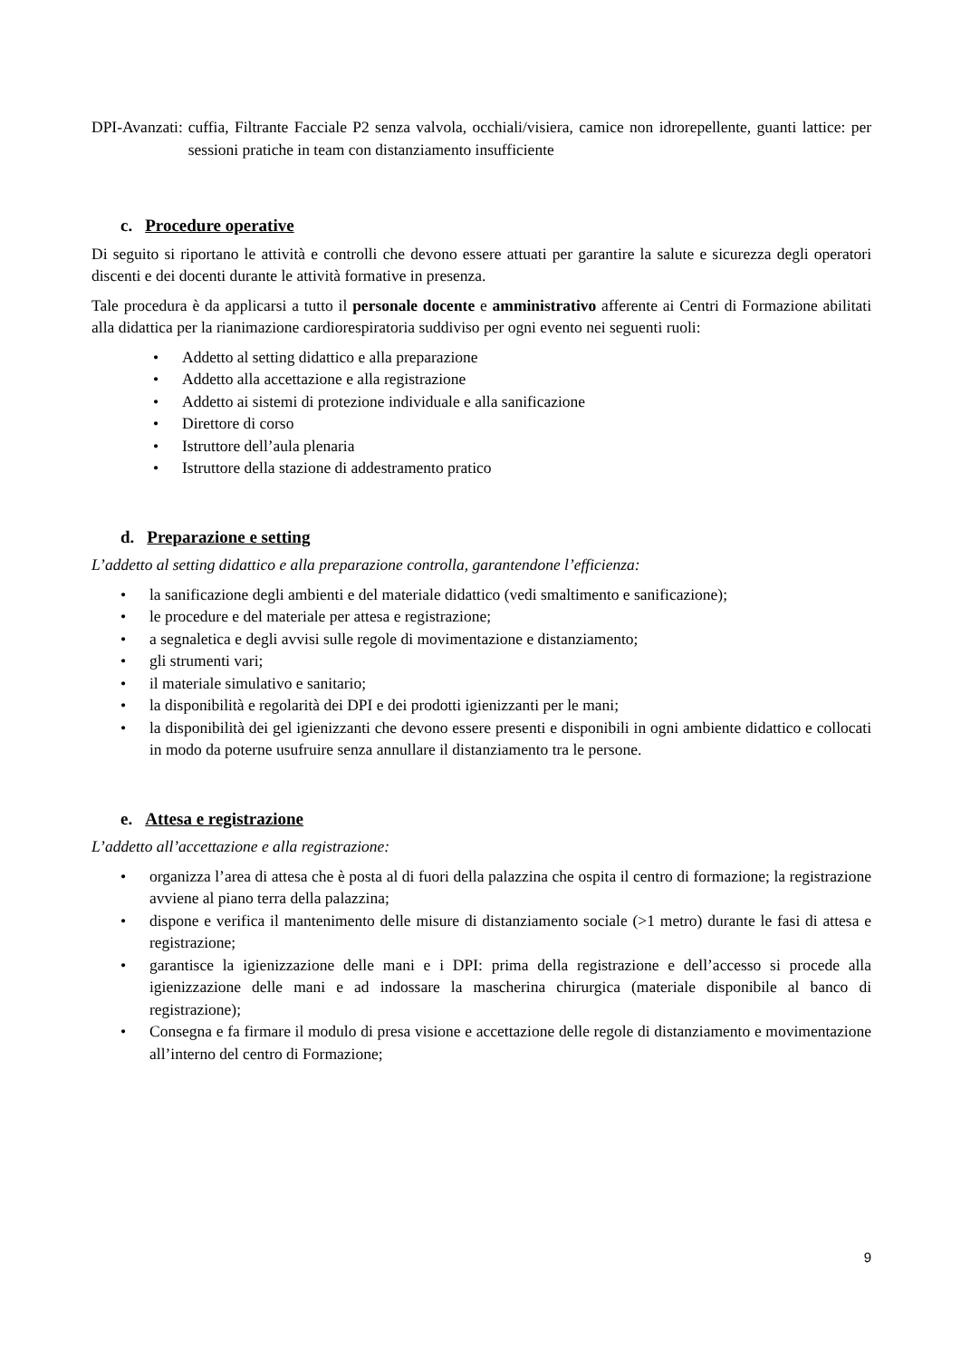DPI-Avanzati: cuffia, Filtrante Facciale P2 senza valvola, occhiali/visiera, camice non idrorepellente, guanti lattice: per sessioni pratiche in team con distanziamento insufficiente
c. Procedure operative
Di seguito si riportano le attività e controlli che devono essere attuati per garantire la salute e sicurezza degli operatori discenti e dei docenti durante le attività formative in presenza.
Tale procedura è da applicarsi a tutto il personale docente e amministrativo afferente ai Centri di Formazione abilitati alla didattica per la rianimazione cardiorespiratoria suddiviso per ogni evento nei seguenti ruoli:
Addetto al setting didattico e alla preparazione
Addetto alla accettazione e alla registrazione
Addetto ai sistemi di protezione individuale e alla sanificazione
Direttore di corso
Istruttore dell’aula plenaria
Istruttore della stazione di addestramento pratico
d. Preparazione e setting
L’addetto al setting didattico e alla preparazione controlla, garantendone l’efficienza:
la sanificazione degli ambienti e del materiale didattico (vedi smaltimento e sanificazione);
le procedure e del materiale per attesa e registrazione;
a segnaletica e degli avvisi sulle regole di movimentazione e distanziamento;
gli strumenti vari;
il materiale simulativo e sanitario;
la disponibilità e regolarità dei DPI e dei prodotti igienizzanti per le mani;
la disponibilità dei gel igienizzanti che devono essere presenti e disponibili in ogni ambiente didattico e collocati in modo da poterne usufruire senza annullare il distanziamento tra le persone.
e. Attesa e registrazione
L’addetto all’accettazione e alla registrazione:
organizza l’area di attesa che è posta al di fuori della palazzina che ospita il centro di formazione; la registrazione avviene al piano terra della palazzina;
dispone e verifica il mantenimento delle misure di distanziamento sociale (>1 metro) durante le fasi di attesa e registrazione;
garantisce la igienizzazione delle mani e i DPI: prima della registrazione e dell’accesso si procede alla igienizzazione delle mani e ad indossare la mascherina chirurgica (materiale disponibile al banco di registrazione);
Consegna e fa firmare il modulo di presa visione e accettazione delle regole di distanziamento e movimentazione all’interno del centro di Formazione;
9